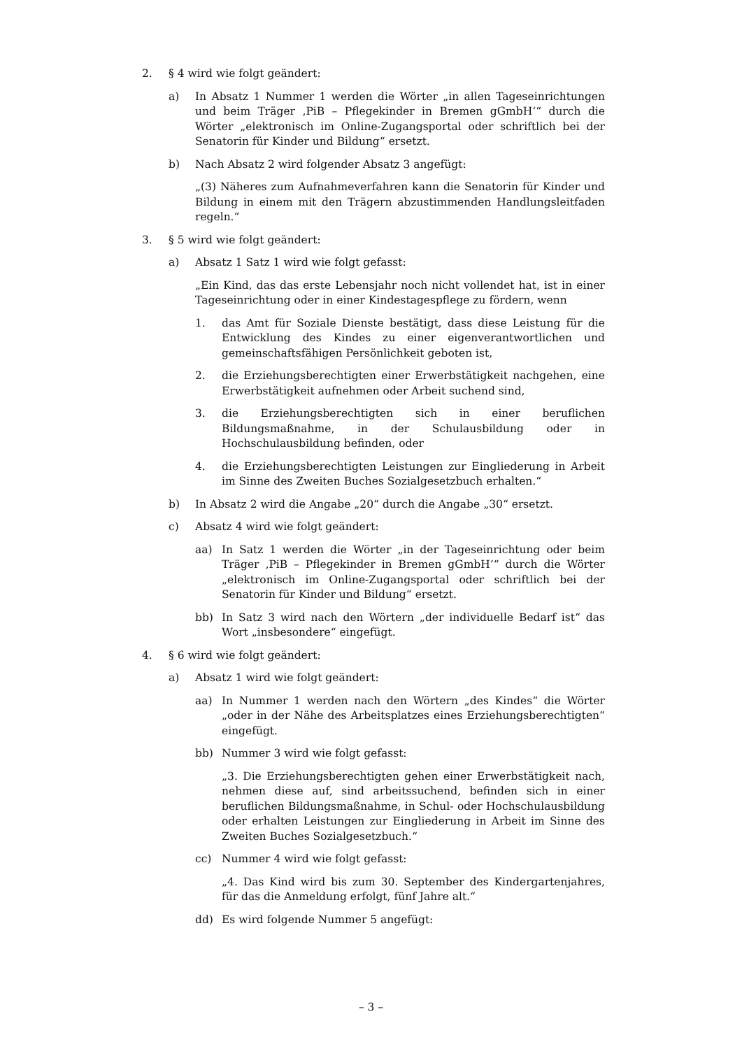2. § 4 wird wie folgt geändert:
a) In Absatz 1 Nummer 1 werden die Wörter „in allen Tageseinrichtungen und beim Träger ‚PiB – Pflegekinder in Bremen gGmbH‘“ durch die Wörter „elektronisch im Online-Zugangsportal oder schriftlich bei der Senatorin für Kinder und Bildung“ ersetzt.
b) Nach Absatz 2 wird folgender Absatz 3 angefügt:
„(3) Näheres zum Aufnahmeverfahren kann die Senatorin für Kinder und Bildung in einem mit den Trägern abzustimmenden Handlungsleitfaden regeln.“
3. § 5 wird wie folgt geändert:
a) Absatz 1 Satz 1 wird wie folgt gefasst:
„Ein Kind, das das erste Lebensjahr noch nicht vollendet hat, ist in einer Tageseinrichtung oder in einer Kindestagespflege zu fördern, wenn
1. das Amt für Soziale Dienste bestätigt, dass diese Leistung für die Entwicklung des Kindes zu einer eigenverantwortlichen und gemeinschaftsfähigen Persönlichkeit geboten ist,
2. die Erziehungsberechtigten einer Erwerbstätigkeit nachgehen, eine Erwerbstätigkeit aufnehmen oder Arbeit suchend sind,
3. die Erziehungsberechtigten sich in einer beruflichen Bildungsmaßnahme, in der Schulausbildung oder in Hochschulausbildung befinden, oder
4. die Erziehungsberechtigten Leistungen zur Eingliederung in Arbeit im Sinne des Zweiten Buches Sozialgesetzbuch erhalten.“
b) In Absatz 2 wird die Angabe „20“ durch die Angabe „30“ ersetzt.
c) Absatz 4 wird wie folgt geändert:
aa) In Satz 1 werden die Wörter „in der Tageseinrichtung oder beim Träger ‚PiB – Pflegekinder in Bremen gGmbH‘“ durch die Wörter „elektronisch im Online-Zugangsportal oder schriftlich bei der Senatorin für Kinder und Bildung“ ersetzt.
bb) In Satz 3 wird nach den Wörtern „der individuelle Bedarf ist“ das Wort „insbesondere“ eingefügt.
4. § 6 wird wie folgt geändert:
a) Absatz 1 wird wie folgt geändert:
aa) In Nummer 1 werden nach den Wörtern „des Kindes“ die Wörter „oder in der Nähe des Arbeitsplatzes eines Erziehungsberechtigten“ eingefügt.
bb) Nummer 3 wird wie folgt gefasst:
„3. Die Erziehungsberechtigten gehen einer Erwerbstätigkeit nach, nehmen diese auf, sind arbeitssuchend, befinden sich in einer beruflichen Bildungsmaßnahme, in Schul- oder Hochschulausbildung oder erhalten Leistungen zur Eingliederung in Arbeit im Sinne des Zweiten Buches Sozialgesetzbuch.“
cc) Nummer 4 wird wie folgt gefasst:
„4. Das Kind wird bis zum 30. September des Kindergartenjahres, für das die Anmeldung erfolgt, fünf Jahre alt.“
dd) Es wird folgende Nummer 5 angefügt:
– 3 –